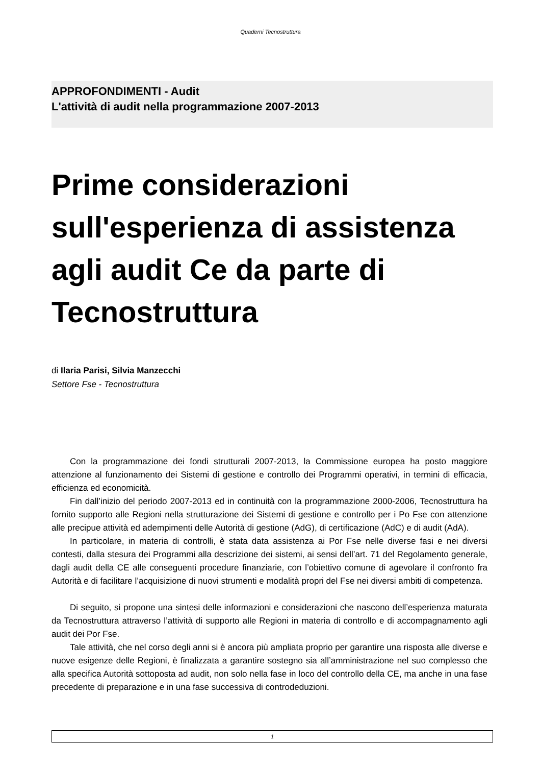Quaderni Tecnostruttura
APPROFONDIMENTI - Audit
L'attività di audit nella programmazione 2007-2013
Prime considerazioni sull'esperienza di assistenza agli audit Ce da parte di Tecnostruttura
di Ilaria Parisi, Silvia Manzecchi
Settore Fse - Tecnostruttura
Con la programmazione dei fondi strutturali 2007-2013, la Commissione europea ha posto maggiore attenzione al funzionamento dei Sistemi di gestione e controllo dei Programmi operativi, in termini di efficacia, efficienza ed economicità.
Fin dall’inizio del periodo 2007-2013 ed in continuità con la programmazione 2000-2006, Tecnostruttura ha fornito supporto alle Regioni nella strutturazione dei Sistemi di gestione e controllo per i Po Fse con attenzione alle precipue attività ed adempimenti delle Autorità di gestione (AdG), di certificazione (AdC) e di audit (AdA).
In particolare, in materia di controlli, è stata data assistenza ai Por Fse nelle diverse fasi e nei diversi contesti, dalla stesura dei Programmi alla descrizione dei sistemi, ai sensi dell’art. 71 del Regolamento generale, dagli audit della CE alle conseguenti procedure finanziarie, con l’obiettivo comune di agevolare il confronto fra Autorità e di facilitare l’acquisizione di nuovi strumenti e modalità propri del Fse nei diversi ambiti di competenza.
Di seguito, si propone una sintesi delle informazioni e considerazioni che nascono dell’esperienza maturata da Tecnostruttura attraverso l’attività di supporto alle Regioni in materia di controllo e di accompagnamento agli audit dei Por Fse.
Tale attività, che nel corso degli anni si è ancora più ampliata proprio per garantire una risposta alle diverse e nuove esigenze delle Regioni, è finalizzata a garantire sostegno sia all’amministrazione nel suo complesso che alla specifica Autorità sottoposta ad audit, non solo nella fase in loco del controllo della CE, ma anche in una fase precedente di preparazione e in una fase successiva di controdeduzioni.
1